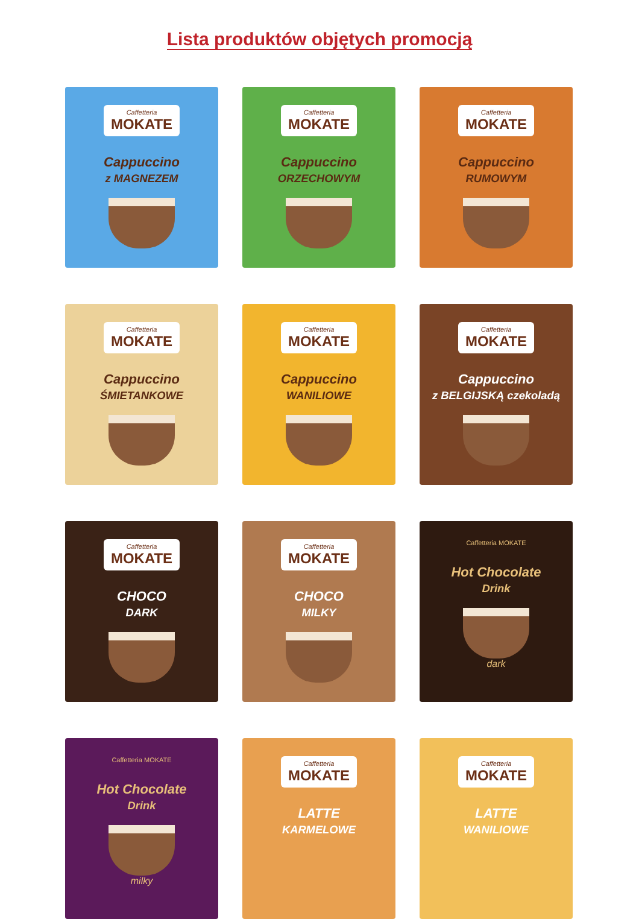Lista produktów objętych promocją
Caffetteria
MOKATE
Cappuccino
z MAGNEZEM
Caffetteria
MOKATE
Cappuccino
ORZECHOWYM
Caffetteria
MOKATE
Cappuccino
RUMOWYM
Caffetteria
MOKATE
Cappuccino
ŚMIETANKOWE
Caffetteria
MOKATE
Cappuccino
WANILIOWE
Caffetteria
MOKATE
Cappuccino
z BELGIJSKĄ czekoladą
Caffetteria
MOKATE
CHOCO
DARK
Caffetteria
MOKATE
CHOCO
MILKY
Caffetteria MOKATE
Hot Chocolate
Drink
dark
Caffetteria MOKATE
Hot Chocolate
Drink
milky
Caffetteria
MOKATE
LATTE
KARMELOWE
Caffetteria
MOKATE
LATTE
WANILIOWE